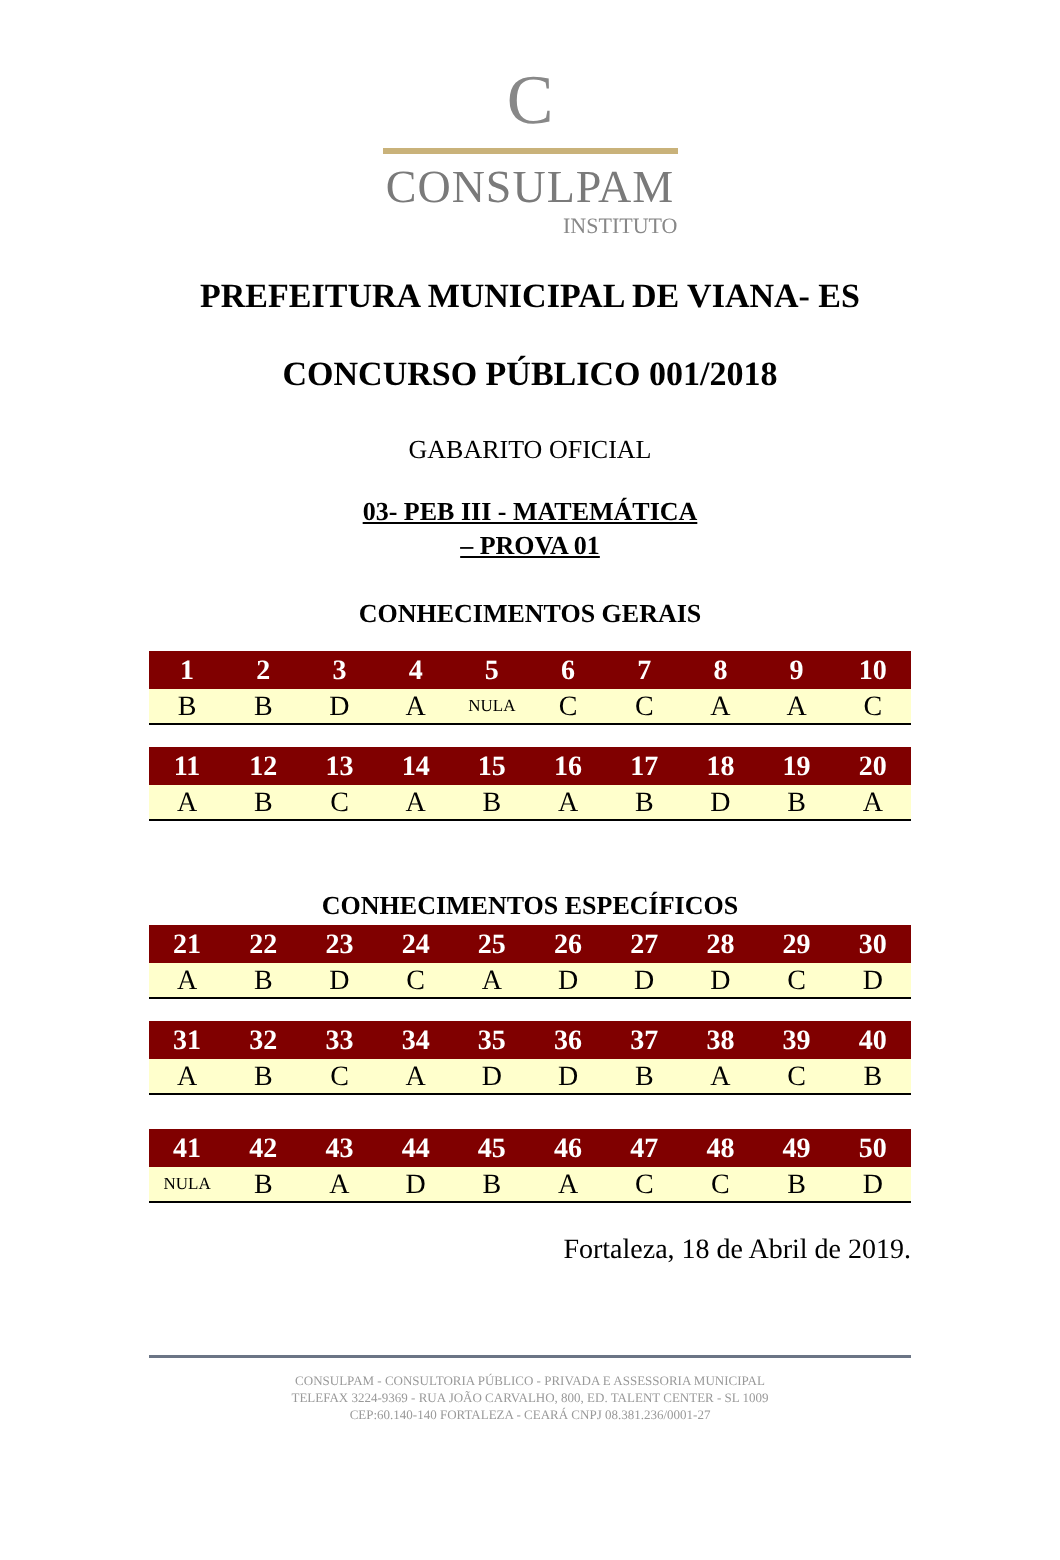C
CONSULPAM
INSTITUTO
PREFEITURA MUNICIPAL DE VIANA- ES
CONCURSO PÚBLICO 001/2018
GABARITO OFICIAL
03- PEB III - MATEMÁTICA
– PROVA 01
CONHECIMENTOS GERAIS
| 1 | 2 | 3 | 4 | 5 | 6 | 7 | 8 | 9 | 10 |
| --- | --- | --- | --- | --- | --- | --- | --- | --- | --- |
| B | B | D | A | NULA | C | C | A | A | C |
| 11 | 12 | 13 | 14 | 15 | 16 | 17 | 18 | 19 | 20 |
| --- | --- | --- | --- | --- | --- | --- | --- | --- | --- |
| A | B | C | A | B | A | B | D | B | A |
CONHECIMENTOS ESPECÍFICOS
| 21 | 22 | 23 | 24 | 25 | 26 | 27 | 28 | 29 | 30 |
| --- | --- | --- | --- | --- | --- | --- | --- | --- | --- |
| A | B | D | C | A | D | D | D | C | D |
| 31 | 32 | 33 | 34 | 35 | 36 | 37 | 38 | 39 | 40 |
| --- | --- | --- | --- | --- | --- | --- | --- | --- | --- |
| A | B | C | A | D | D | B | A | C | B |
| 41 | 42 | 43 | 44 | 45 | 46 | 47 | 48 | 49 | 50 |
| --- | --- | --- | --- | --- | --- | --- | --- | --- | --- |
| NULA | B | A | D | B | A | C | C | B | D |
Fortaleza, 18 de Abril de 2019.
CONSULPAM - CONSULTORIA PÚBLICO - PRIVADA E ASSESSORIA MUNICIPAL
TELEFAX 3224-9369 - RUA JOÃO CARVALHO, 800, ED. TALENT CENTER - SL 1009
CEP:60.140-140 FORTALEZA - CEARÁ CNPJ 08.381.236/0001-27